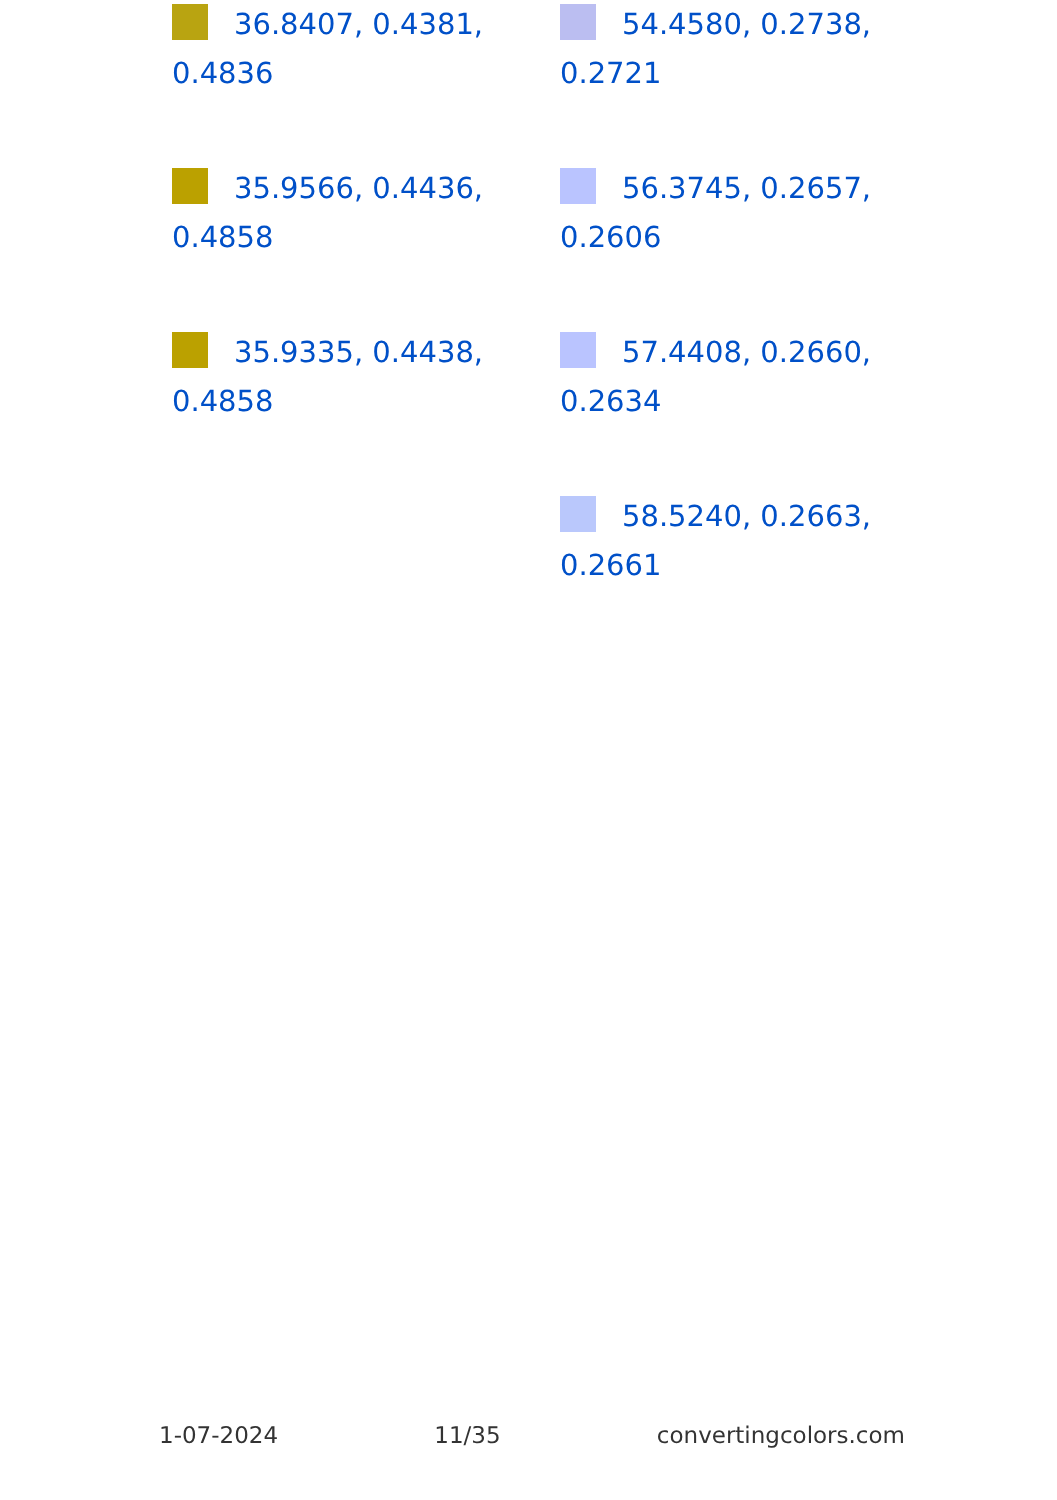36.8407, 0.4381, 0.4836
35.9566, 0.4436, 0.4858
35.9335, 0.4438, 0.4858
54.4580, 0.2738, 0.2721
56.3745, 0.2657, 0.2606
57.4408, 0.2660, 0.2634
58.5240, 0.2663, 0.2661
1-07-2024 11/35 convertingcolors.com